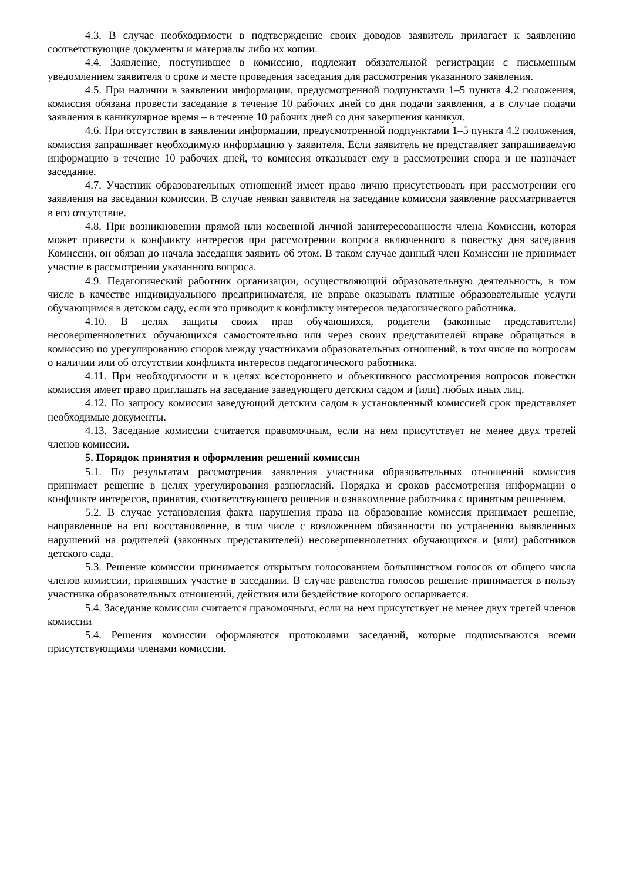4.3. В случае необходимости в подтверждение своих доводов заявитель прилагает к заявлению соответствующие документы и материалы либо их копии.
4.4. Заявление, поступившее в комиссию, подлежит обязательной регистрации с письменным уведомлением заявителя о сроке и месте проведения заседания для рассмотрения указанного заявления.
4.5. При наличии в заявлении информации, предусмотренной подпунктами 1–5 пункта 4.2 положения, комиссия обязана провести заседание в течение 10 рабочих дней со дня подачи заявления, а в случае подачи заявления в каникулярное время – в течение 10 рабочих дней со дня завершения каникул.
4.6. При отсутствии в заявлении информации, предусмотренной подпунктами 1–5 пункта 4.2 положения, комиссия запрашивает необходимую информацию у заявителя. Если заявитель не представляет запрашиваемую информацию в течение 10 рабочих дней, то комиссия отказывает ему в рассмотрении спора и не назначает заседание.
4.7. Участник образовательных отношений имеет право лично присутствовать при рассмотрении его заявления на заседании комиссии. В случае неявки заявителя на заседание комиссии заявление рассматривается в его отсутствие.
4.8. При возникновении прямой или косвенной личной заинтересованности члена Комиссии, которая может привести к конфликту интересов при рассмотрении вопроса включенного в повестку дня заседания Комиссии, он обязан до начала заседания заявить об этом. В таком случае данный член Комиссии не принимает участие в рассмотрении указанного вопроса.
4.9. Педагогический работник организации, осуществляющий образовательную деятельность, в том числе в качестве индивидуального предпринимателя, не вправе оказывать платные образовательные услуги обучающимся в детском саду, если это приводит к конфликту интересов педагогического работника.
4.10. В целях защиты своих прав обучающихся, родители (законные представители) несовершеннолетних обучающихся самостоятельно или через своих представителей вправе обращаться в комиссию по урегулированию споров между участниками образовательных отношений, в том числе по вопросам о наличии или об отсутствии конфликта интересов педагогического работника.
4.11. При необходимости и в целях всестороннего и объективного рассмотрения вопросов повестки комиссия имеет право приглашать на заседание заведующего детским садом и (или) любых иных лиц.
4.12. По запросу комиссии заведующий детским садом в установленный комиссией срок представляет необходимые документы.
4.13. Заседание комиссии считается правомочным, если на нем присутствует не менее двух третей членов комиссии.
5. Порядок принятия и оформления решений комиссии
5.1. По результатам рассмотрения заявления участника образовательных отношений комиссия принимает решение в целях урегулирования разногласий. Порядка и сроков рассмотрения информации о конфликте интересов, принятия, соответствующего решения и ознакомление работника с принятым решением.
5.2. В случае установления факта нарушения права на образование комиссия принимает решение, направленное на его восстановление, в том числе с возложением обязанности по устранению выявленных нарушений на родителей (законных представителей) несовершеннолетних обучающихся и (или) работников детского сада.
5.3. Решение комиссии принимается открытым голосованием большинством голосов от общего числа членов комиссии, принявших участие в заседании. В случае равенства голосов решение принимается в пользу участника образовательных отношений, действия или бездействие которого оспаривается.
5.4. Заседание комиссии считается правомочным, если на нем присутствует не менее двух третей членов комиссии
5.4. Решения комиссии оформляются протоколами заседаний, которые подписываются всеми присутствующими членами комиссии.